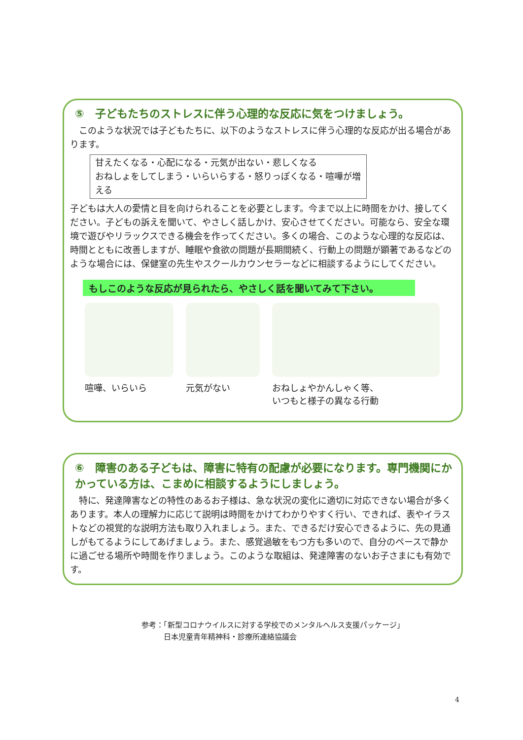⑤　子どもたちのストレスに伴う心理的な反応に気をつけましょう。
　このような状況では子どもたちに、以下のようなストレスに伴う心理的な反応が出る場合があります。
甘えたくなる・心配になる・元気が出ない・悲しくなる
おねしょをしてしまう・いらいらする・怒りっぽくなる・喧嘩が増える
子どもは大人の愛情と目を向けられることを必要とします。今まで以上に時間をかけ、接してください。子どもの訴えを聞いて、やさしく話しかけ、安心させてください。可能なら、安全な環境で遊びやリラックスできる機会を作ってください。多くの場合、このような心理的な反応は、時間とともに改善しますが、睡眠や食欲の問題が長期間続く、行動上の問題が顕著であるなどのような場合には、保健室の先生やスクールカウンセラーなどに相談するようにしてください。
もしこのような反応が見られたら、やさしく話を聞いてみて下さい。
喧嘩、いらいら 元気がない おねしょやかんしゃく等、
いつもと様子の異なる行動
⑥　障害のある子どもは、障害に特有の配慮が必要になります。専門機関にかかっている方は、こまめに相談するようにしましょう。
　特に、発達障害などの特性のあるお子様は、急な状況の変化に適切に対応できない場合が多くあります。本人の理解力に応じて説明は時間をかけてわかりやすく行い、できれば、表やイラストなどの視覚的な説明方法も取り入れましょう。また、できるだけ安心できるように、先の見通しがもてるようにしてあげましょう。また、感覚過敏をもつ方も多いので、自分のペースで静かに過ごせる場所や時間を作りましょう。このような取組は、発達障害のないお子さまにも有効です。
参考：「新型コロナウイルスに対する学校でのメンタルヘルス支援パッケージ」
　　　日本児童青年精神科・診療所連絡協議会
4